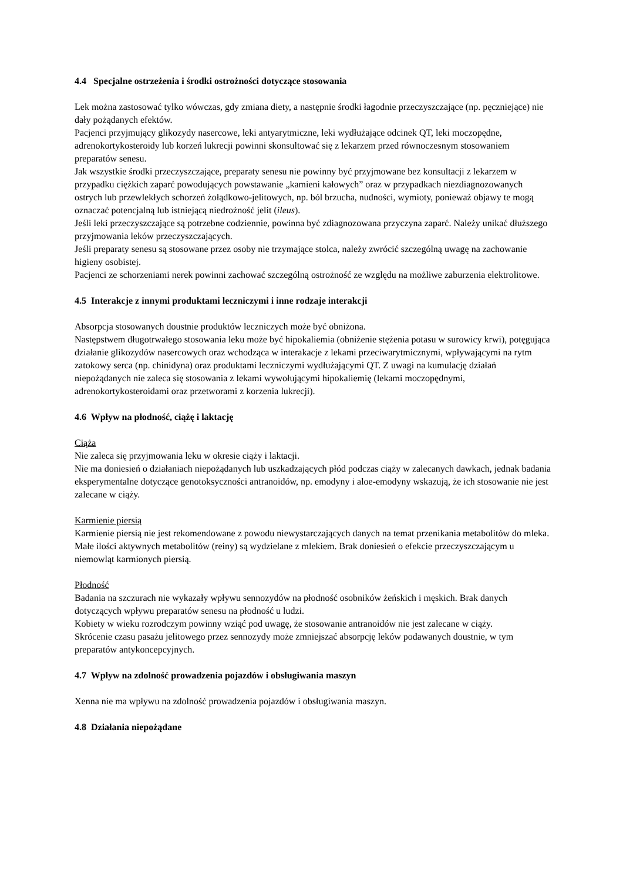4.4 Specjalne ostrzeżenia i środki ostrożności dotyczące stosowania
Lek można zastosować tylko wówczas, gdy zmiana diety, a następnie środki łagodnie przeczyszczające (np. pęczniejące) nie dały pożądanych efektów.
Pacjenci przyjmujący glikozydy nasercowe, leki antyarytmiczne, leki wydłużające odcinek QT, leki moczopędne, adrenokortykosteroidy lub korzeń lukrecji powinni skonsultować się z lekarzem przed równoczesnym stosowaniem preparatów senesu.
Jak wszystkie środki przeczyszczające, preparaty senesu nie powinny być przyjmowane bez konsultacji z lekarzem w przypadku ciężkich zaparć powodujących powstawanie „kamieni kałowych” oraz w przypadkach niezdiagnozowanych ostrych lub przewlekłych schorzeń żołądkowo-jelitowych, np. ból brzucha, nudności, wymioty, ponieważ objawy te mogą oznaczać potencjalną lub istniejącą niedrożność jelit (ileus).
Jeśli leki przeczyszczające są potrzebne codziennie, powinna być zdiagnozowana przyczyna zaparć. Należy unikać dłuższego przyjmowania leków przeczyszczających.
Jeśli preparaty senesu są stosowane przez osoby nie trzymające stolca, należy zwrócić szczególną uwagę na zachowanie higieny osobistej.
Pacjenci ze schorzeniami nerek powinni zachować szczególną ostrożność ze względu na możliwe zaburzenia elektrolitowe.
4.5 Interakcje z innymi produktami leczniczymi i inne rodzaje interakcji
Absorpcja stosowanych doustnie produktów leczniczych może być obniżona.
Następstwem długotrwałego stosowania leku może być hipokaliemia (obniżenie stężenia potasu w surowicy krwi), potęgująca działanie glikozydów nasercowych oraz wchodząca w interakacje z lekami przeciwarytmicznymi, wpływającymi na rytm zatokowy serca (np. chinidyna) oraz produktami leczniczymi wydłużającymi QT. Z uwagi na kumulację działań niepożądanych nie zaleca się stosowania z lekami wywołującymi hipokaliemię (lekami moczopędnymi, adrenokortykosteroidami oraz przetworami z korzenia lukrecji).
4.6 Wpływ na płodność, ciążę i laktację
Ciąża
Nie zaleca się przyjmowania leku w okresie ciąży i laktacji.
Nie ma doniesień o działaniach niepożądanych lub uszkadzających płód podczas ciąży w zalecanych dawkach, jednak badania eksperymentalne dotyczące genotoksyczności antranoidów, np. emodyny i aloe-emodyny wskazują, że ich stosowanie nie jest zalecane w ciąży.
Karmienie piersią
Karmienie piersią nie jest rekomendowane z powodu niewystarczających danych na temat przenikania metabolitów do mleka. Małe ilości aktywnych metabolitów (reiny) są wydzielane z mlekiem. Brak doniesień o efekcie przeczyszczającym u niemowląt karmionych piersią.
Płodność
Badania na szczurach nie wykazały wpływu sennozydów na płodność osobników żeńskich i męskich. Brak danych dotyczących wpływu preparatów senesu na płodność u ludzi.
Kobiety w wieku rozrodczym powinny wziąć pod uwagę, że stosowanie antranoidów nie jest zalecane w ciąży.
Skrócenie czasu pasażu jelitowego przez sennozydy może zmniejszać absorpcję leków podawanych doustnie, w tym preparatów antykoncepcyjnych.
4.7 Wpływ na zdolność prowadzenia pojazdów i obsługiwania maszyn
Xenna nie ma wpływu na zdolność prowadzenia pojazdów i obsługiwania maszyn.
4.8 Działania niepożądane